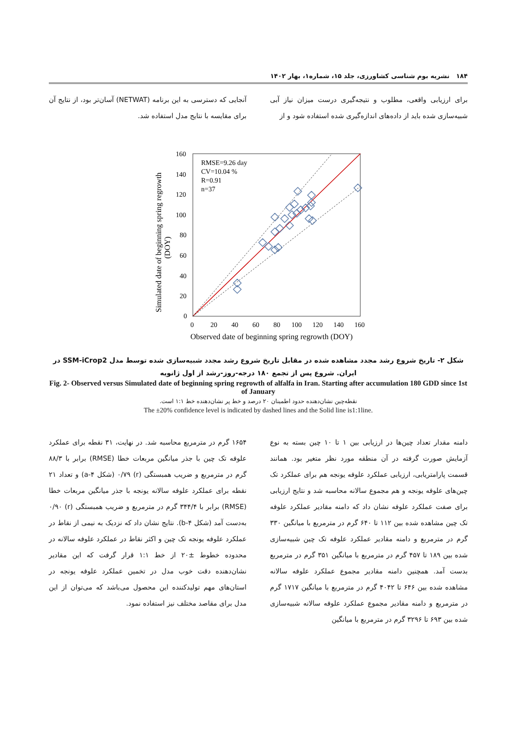۱۸۴ نشریه بوم شناسی کشاورزی، جلد ۱۵، شماره۱، بهار ۱۴۰۲
برای ارزیابی واقعی، مطلوب و نتیجه‌گیری درست میزان نیاز آبی شبیه‌سازی شده باید از داده‌های اندازه‌گیری شده استفاده شود و از
آنجایی که دسترسی به این برنامه (NETWAT) آسان‌تر بود، از نتایج آن برای مقایسه با نتایج مدل استفاده شد.
160
140
120
100
80
60
40
20
0
0
20
40
60
80
100
120
140
160
Observed date of beginning spring regrowth (DOY)
Simulated date of beginning spring regrowth
(DOY)
RMSE=9.26 day
CV=10.04 %
R=0.91
n=37
شکل ۲- تاریخ شروع رشد مجدد مشاهده شده در مقابل تاریخ شروع رشد مجدد شبیه‌سازی شده توسط مدل SSM-iCrop2 در ایران. شروع پس از تجمع ۱۸۰ درجه-روز-رشد از اول ژانویه
Fig. 2- Observed versus Simulated date of beginning spring regrowth of alfalfa in Iran. Starting after accumulation 180 GDD since 1st of January
نقطه‌چین نشان‌دهنده حدود اطمینان ۲۰ درصد و خط پر نشان‌دهنده خط ۱:۱ است.
The ±20% confidence level is indicated by dashed lines and the Solid line is1:1line.
دامنه مقدار تعداد چین‌ها در ارزیابی بین ۱ تا ۱۰ چین بسته به نوع آزمایش صورت گرفته در آن منطقه مورد نظر متغیر بود. همانند قسمت پارامتریابی، ارزیابی عملکرد علوفه یونجه هم برای عملکرد تک چین‌های علوفه یونجه و هم مجموع سالانه محاسبه شد و نتایج ارزیابی برای صفت عملکرد علوفه نشان داد که دامنه مقادیر عملکرد علوفه تک چین مشاهده شده بین ۱۱۲ تا ۶۴۰ گرم در مترمربع با میانگین ۳۳۰ گرم در مترمربع و دامنه مقادیر عملکرد علوفه تک چین شبیه‌سازی شده بین ۱۸۹ تا ۴۵۷ گرم در مترمربع با میانگین ۳۵۱ گرم در مترمربع بدست آمد. همچنین دامنه مقادیر مجموع عملکرد علوفه سالانه مشاهده شده بین ۶۴۶ تا ۴۰۴۲ گرم در مترمربع با میانگین ۱۷۱۷ گرم در مترمربع و دامنه مقادیر مجموع عملکرد علوفه سالانه شبیه‌سازی شده بین ۶۹۳ تا ۳۲۹۶ گرم در مترمربع با میانگین
۱۶۵۴ گرم در مترمربع محاسبه شد. در نهایت، ۳۱ نقطه برای عملکرد علوفه تک چین با جذر میانگین مربعات خطا (RMSE) برابر با ۸۸/۳ گرم در مترمربع و ضریب همبستگی (r) ۰/۷۹ (شکل ۴-a) و تعداد ۲۱ نقطه برای عملکرد علوفه سالانه یونجه با جذر میانگین مربعات خطا (RMSE) برابر با ۳۴۴/۴ گرم در مترمربع و ضریب همبستگی (r) ۰/۹۰ به‌دست آمد (شکل ۴-b). نتایج نشان داد که نزدیک به نیمی از نقاط در عملکرد علوفه یونجه تک چین و اکثر نقاط در عملکرد علوفه سالانه در محدوده خطوط ±۲۰ از خط ۱:۱ قرار گرفت که این مقادیر نشان‌دهنده دقت خوب مدل در تخمین عملکرد علوفه یونجه در استان‌های مهم تولیدکننده این محصول می‌باشد که می‌توان از این مدل برای مقاصد مختلف نیز استفاده نمود.